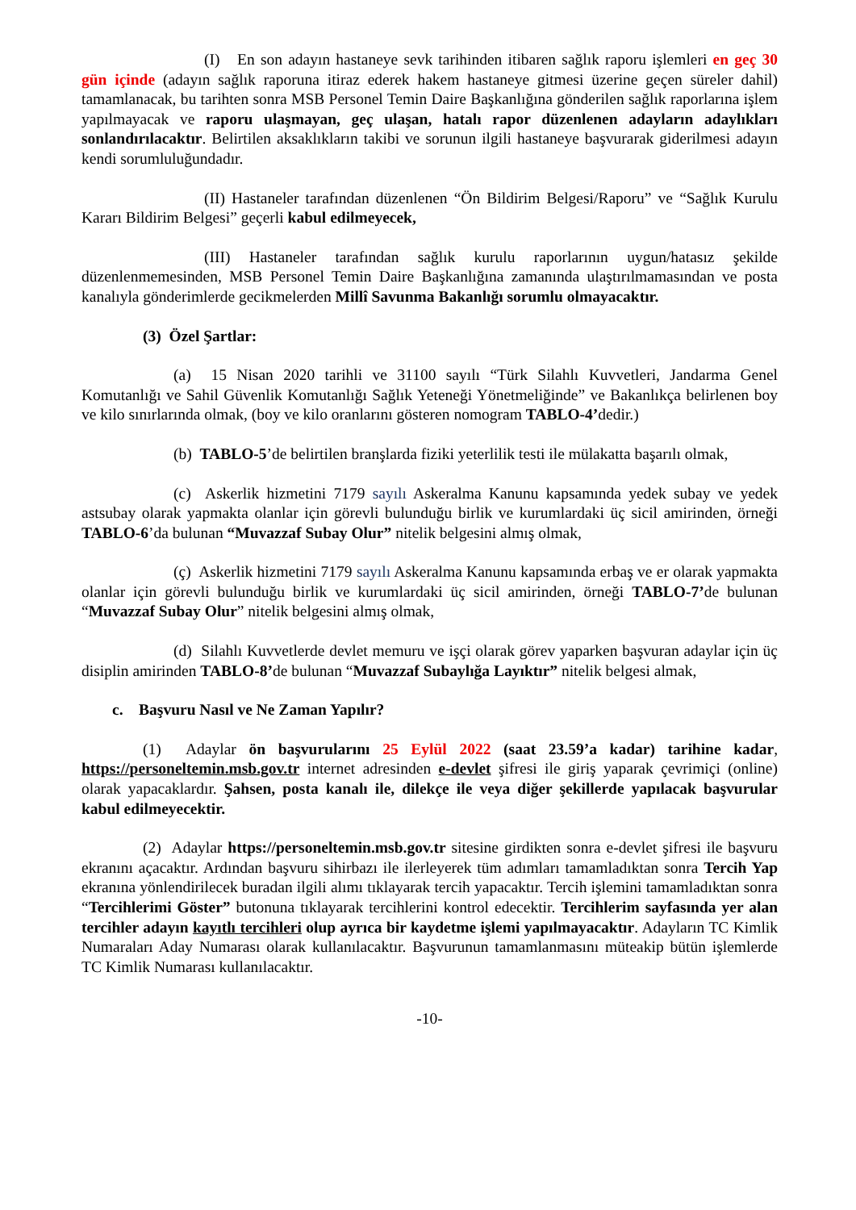(I) En son adayın hastaneye sevk tarihinden itibaren sağlık raporu işlemleri en geç 30 gün içinde (adayın sağlık raporuna itiraz ederek hakem hastaneye gitmesi üzerine geçen süreler dahil) tamamlanacak, bu tarihten sonra MSB Personel Temin Daire Başkanlığına gönderilen sağlık raporlarına işlem yapılmayacak ve raporu ulaşmayan, geç ulaşan, hatalı rapor düzenlenen adayların adaylıkları sonlandırılacaktır. Belirtilen aksaklıkların takibi ve sorunun ilgili hastaneye başvurarak giderilmesi adayın kendi sorumluluğundadır.
(II) Hastaneler tarafından düzenlenen “Ön Bildirim Belgesi/Raporu” ve “Sağlık Kurulu Kararı Bildirim Belgesi” geçerli kabul edilmeyecek,
(III) Hastaneler tarafından sağlık kurulu raporlarının uygun/hatasız şekilde düzenlenmemesinden, MSB Personel Temin Daire Başkanlığına zamanında ulaştırılmamasından ve posta kanalıyla gönderimlerde gecikmelerden Millî Savunma Bakanlığı sorumlu olmayacaktır.
(3) Özel Şartlar:
(a) 15 Nisan 2020 tarihli ve 31100 sayılı “Türk Silahlı Kuvvetleri, Jandarma Genel Komutanlığı ve Sahil Güvenlik Komutanlığı Sağlık Yeteneği Yönetmeliğinde” ve Bakanlıkça belirlenen boy ve kilo sınırlarında olmak, (boy ve kilo oranlarını gösteren nomogram TABLO-4’dedir.)
(b) TABLO-5’de belirtilen branşlarda fiziki yeterlilik testi ile mülakatta başarılı olmak,
(c) Askerlik hizmetini 7179 sayılı Askeralma Kanunu kapsamında yedek subay ve yedek astsubay olarak yapmakta olanlar için görevli bulunduğu birlik ve kurumlardaki üç sicil amirinden, örneği TABLO-6’da bulunan “Muvazzaf Subay Olur” nitelik belgesini almış olmak,
(ç) Askerlik hizmetini 7179 sayılı Askeralma Kanunu kapsamında erbaş ve er olarak yapmakta olanlar için görevli bulunduğu birlik ve kurumlardaki üç sicil amirinden, örneği TABLO-7’de bulunan “Muvazzaf Subay Olur” nitelik belgesini almış olmak,
(d) Silahlı Kuvvetlerde devlet memuru ve işçi olarak görev yaparken başvuran adaylar için üç disiplin amirinden TABLO-8’de bulunan “Muvazzaf Subaylığa Layıktır” nitelik belgesi almak,
c. Başvuru Nasıl ve Ne Zaman Yapılır?
(1) Adaylar ön başvurularını 25 Eylül 2022 (saat 23.59’a kadar) tarihine kadar, https://personeltemin.msb.gov.tr internet adresinden e-devlet şifresi ile giriş yaparak çevrimiçi (online) olarak yapacaklardır. Şahsen, posta kanalı ile, dilekçe ile veya diğer şekillerde yapılacak başvurular kabul edilmeyecektir.
(2) Adaylar https://personeltemin.msb.gov.tr sitesine girdikten sonra e-devlet şifresi ile başvuru ekranını açacaktır. Ardından başvuru sihirbazı ile ilerleyerek tüm adımları tamamladıktan sonra Tercih Yap ekranına yönlendirilecek buradan ilgili alımı tıklayarak tercih yapacaktır. Tercih işlemini tamamladıktan sonra “Tercihlerimi Göster” butonuna tıklayarak tercihlerini kontrol edecektir. Tercihlerim sayfasında yer alan tercihler adayın kayıtlı tercihleri olup ayrıca bir kaydetme işlemi yapılmayacaktır. Adayların TC Kimlik Numaraları Aday Numarası olarak kullanılacaktır. Başvurunun tamamlanmasını müteakip bütün işlemlerde TC Kimlik Numarası kullanılacaktır.
-10-